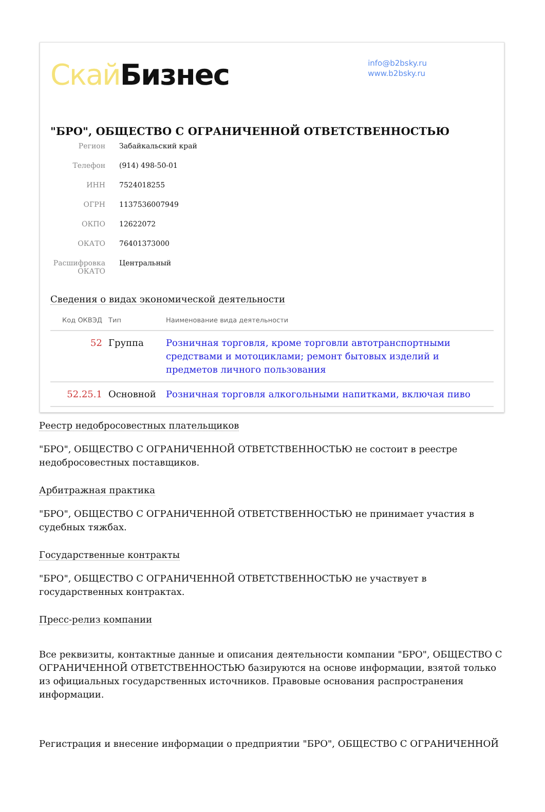Скай Бизнес
info@b2bsky.ru
www.b2bsky.ru
"БРО", ОБЩЕСТВО С ОГРАНИЧЕННОЙ ОТВЕТСТВЕННОСТЬЮ
Регион Забайкальский край
Телефон (914) 498-50-01
ИНН 7524018255
ОГРН 1137536007949
ОКПО 12622072
ОКАТО 76401373000
Расшифровка ОКАТО
Центральный
Сведения о видах экономической деятельности
| Код ОКВЭД | Тип | Наименование вида деятельности |
| --- | --- | --- |
| 52 | Группа | Розничная торговля, кроме торговли автотранспортными средствами и мотоциклами; ремонт бытовых изделий и предметов личного пользования |
| 52.25.1 | Основной | Розничная торговля алкогольными напитками, включая пиво |
Реестр недобросовестных плательщиков
"БРО", ОБЩЕСТВО С ОГРАНИЧЕННОЙ ОТВЕТСТВЕННОСТЬЮ не состоит в реестре недобросовестных поставщиков.
Арбитражная практика
"БРО", ОБЩЕСТВО С ОГРАНИЧЕННОЙ ОТВЕТСТВЕННОСТЬЮ не принимает участия в судебных тяжбах.
Государственные контракты
"БРО", ОБЩЕСТВО С ОГРАНИЧЕННОЙ ОТВЕТСТВЕННОСТЬЮ не участвует в государственных контрактах.
Пресс-релиз компании
Все реквизиты, контактные данные и описания деятельности компании "БРО", ОБЩЕСТВО С ОГРАНИЧЕННОЙ ОТВЕТСТВЕННОСТЬЮ базируются на основе информации, взятой только из официальных государственных источников. Правовые основания распространения информации.
Регистрация и внесение информации о предприятии "БРО", ОБЩЕСТВО С ОГРАНИЧЕННОЙ